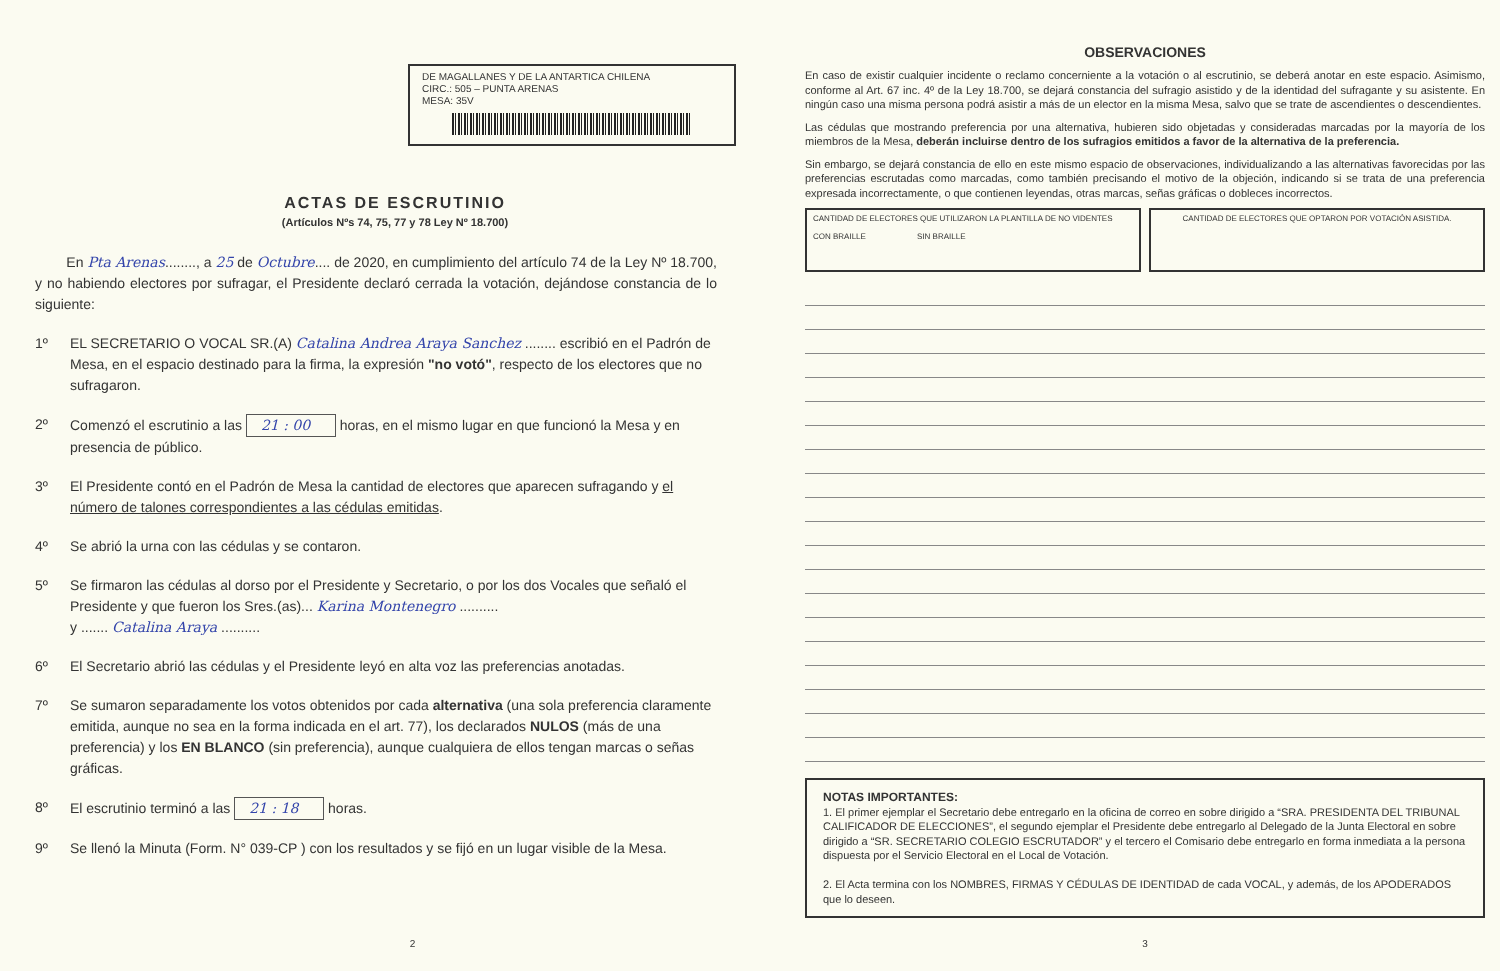DE MAGALLANES Y DE LA ANTARTICA CHILENA
CIRC.: 505 – PUNTA ARENAS
MESA: 35V
ACTAS DE ESCRUTINIO
(Artículos Nºs 74, 75, 77 y 78 Ley Nº 18.700)
En Pta Arenas........, a 25 de Octubre.... de 2020, en cumplimiento del artículo 74 de la Ley Nº 18.700, y no habiendo electores por sufragar, el Presidente declaró cerrada la votación, dejándose constancia de lo siguiente:
1º EL SECRETARIO O VOCAL SR.(A) Catalina Andrea Araya Sanchez ........ escribió en el Padrón de Mesa, en el espacio destinado para la firma, la expresión "no votó", respecto de los electores que no sufragaron.
2º Comenzó el escrutinio a las 21 : 00 horas, en el mismo lugar en que funcionó la Mesa y en presencia de público.
3º El Presidente contó en el Padrón de Mesa la cantidad de electores que aparecen sufragando y el número de talones correspondientes a las cédulas emitidas.
4º Se abrió la urna con las cédulas y se contaron.
5º Se firmaron las cédulas al dorso por el Presidente y Secretario, o por los dos Vocales que señaló el Presidente y que fueron los Sres.(as)... Karina Montenegro ..........
y ....... Catalina Araya ..........
6º El Secretario abrió las cédulas y el Presidente leyó en alta voz las preferencias anotadas.
7º Se sumaron separadamente los votos obtenidos por cada alternativa (una sola preferencia claramente emitida, aunque no sea en la forma indicada en el art. 77), los declarados NULOS (más de una preferencia) y los EN BLANCO (sin preferencia), aunque cualquiera de ellos tengan marcas o señas gráficas.
8º El escrutinio terminó a las 21 : 18 horas.
9º Se llenó la Minuta (Form. N° 039-CP ) con los resultados y se fijó en un lugar visible de la Mesa.
2
OBSERVACIONES
En caso de existir cualquier incidente o reclamo concerniente a la votación o al escrutinio, se deberá anotar en este espacio. Asimismo, conforme al Art. 67 inc. 4º de la Ley 18.700, se dejará constancia del sufragio asistido y de la identidad del sufragante y su asistente. En ningún caso una misma persona podrá asistir a más de un elector en la misma Mesa, salvo que se trate de ascendientes o descendientes.
Las cédulas que mostrando preferencia por una alternativa, hubieren sido objetadas y consideradas marcadas por la mayoría de los miembros de la Mesa, deberán incluirse dentro de los sufragios emitidos a favor de la alternativa de la preferencia.
Sin embargo, se dejará constancia de ello en este mismo espacio de observaciones, individualizando a las alternativas favorecidas por las preferencias escrutadas como marcadas, como también precisando el motivo de la objeción, indicando si se trata de una preferencia expresada incorrectamente, o que contienen leyendas, otras marcas, señas gráficas o dobleces incorrectos.
CANTIDAD DE ELECTORES QUE UTILIZARON LA PLANTILLA DE NO VIDENTES
CON BRAILLE SIN BRAILLE
CANTIDAD DE ELECTORES QUE OPTARON POR VOTACIÓN ASISTIDA.
NOTAS IMPORTANTES:
1. El primer ejemplar el Secretario debe entregarlo en la oficina de correo en sobre dirigido a “SRA. PRESIDENTA DEL TRIBUNAL CALIFICADOR DE ELECCIONES”, el segundo ejemplar el Presidente debe entregarlo al Delegado de la Junta Electoral en sobre dirigido a “SR. SECRETARIO COLEGIO ESCRUTADOR” y el tercero el Comisario debe entregarlo en forma inmediata a la persona dispuesta por el Servicio Electoral en el Local de Votación.
2. El Acta termina con los NOMBRES, FIRMAS Y CÉDULAS DE IDENTIDAD de cada VOCAL, y además, de los APODERADOS que lo deseen.
3